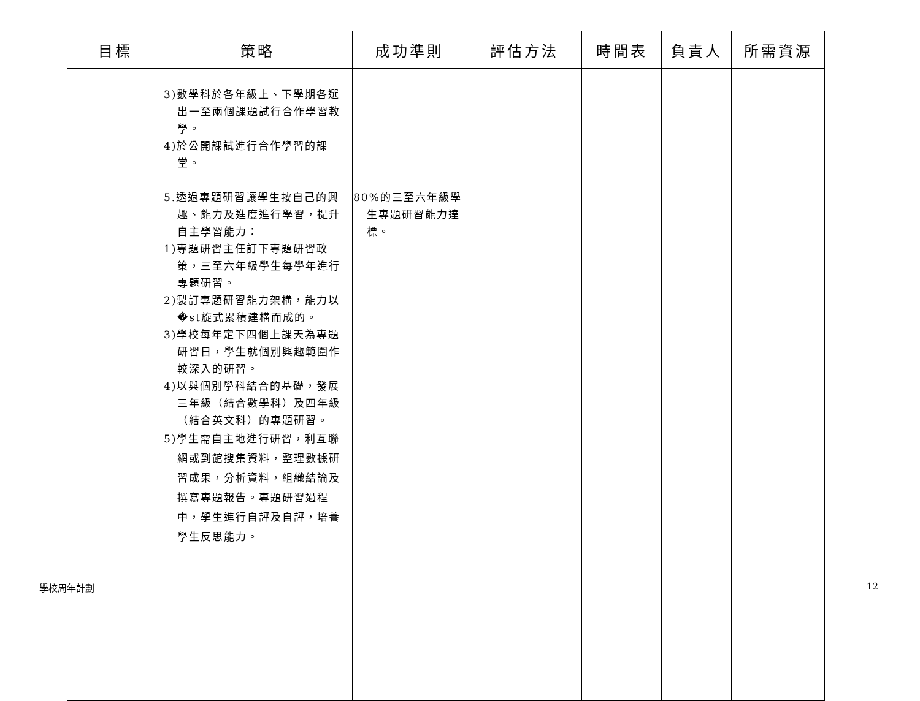| 目標 | 策略 | 成功準則 | 評估方法 | 時間表 | 負責人 | 所需資源 |
| --- | --- | --- | --- | --- | --- | --- |
| | 3)數學科於各年級上、下學期各選出一至兩個課題試行合作學習教學。 4)於公開課試進行合作學習的課堂。 5.透過專題研習讓學生按自己的興趣、能力及進度進行學習，提升自主學習能力： 1)專題研習主任訂下專題研習政策，三至六年級學生每學年進行專題研習。 2)製訂專題研習能力架構，能力以�st旋式累積建構而成的。 3)學校每年定下四個上課天為專題研習日，學生就個別興趣範圍作較深入的研習。 4)以與個別學科結合的基礎，發展三年級（結合數學科）及四年級（結合英文科）的專題研習。 5)學生需自主地進行研習，利互聯網或到館搜集資料，整理數據研習成果，分析資料，組織結論及撰寫專題報告。專題研習過程中，學生進行自評及自評，培養學生反思能力。 | 80%的三至六年級學生專題研習能力達標。 | | | | |
學校周年計劃 12